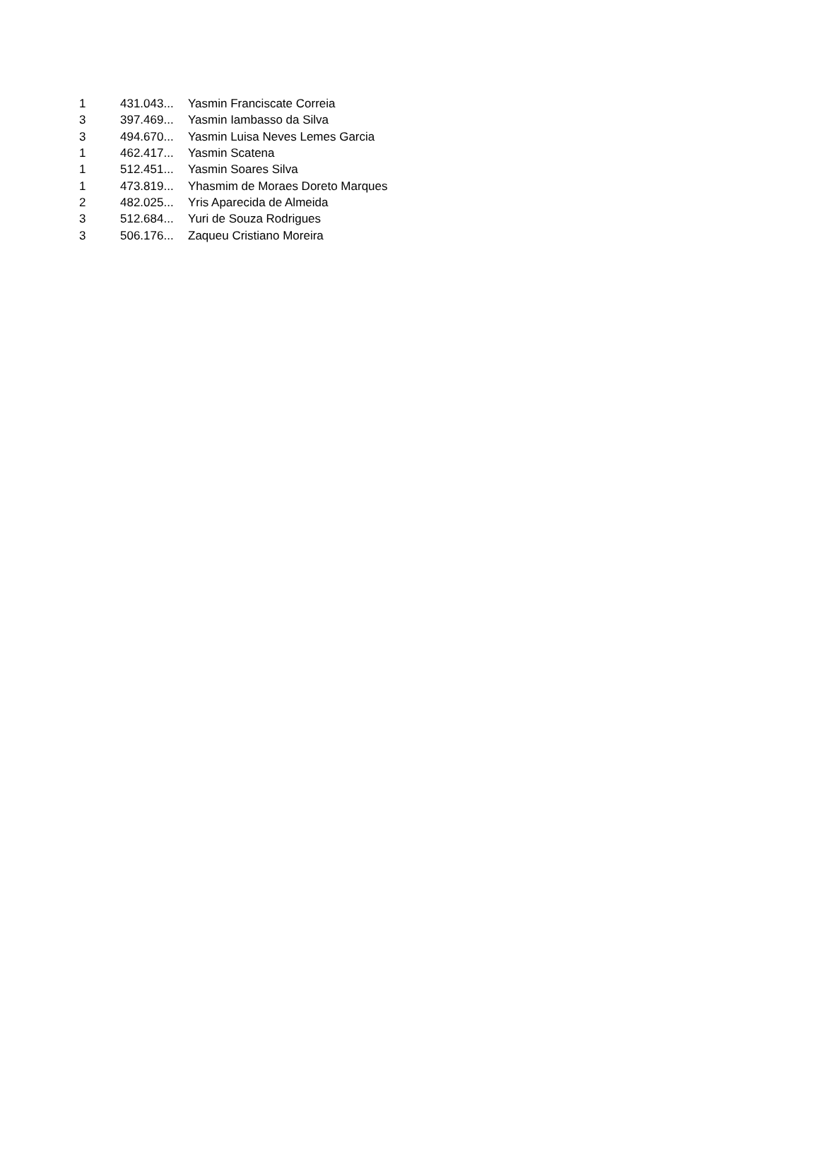| 1 | 431.043... | Yasmin Franciscate Correia |
| 3 | 397.469... | Yasmin Iambasso da Silva |
| 3 | 494.670... | Yasmin Luisa Neves Lemes Garcia |
| 1 | 462.417... | Yasmin Scatena |
| 1 | 512.451... | Yasmin Soares Silva |
| 1 | 473.819... | Yhasmim de Moraes Doreto Marques |
| 2 | 482.025... | Yris Aparecida de Almeida |
| 3 | 512.684... | Yuri de Souza Rodrigues |
| 3 | 506.176... | Zaqueu Cristiano Moreira |